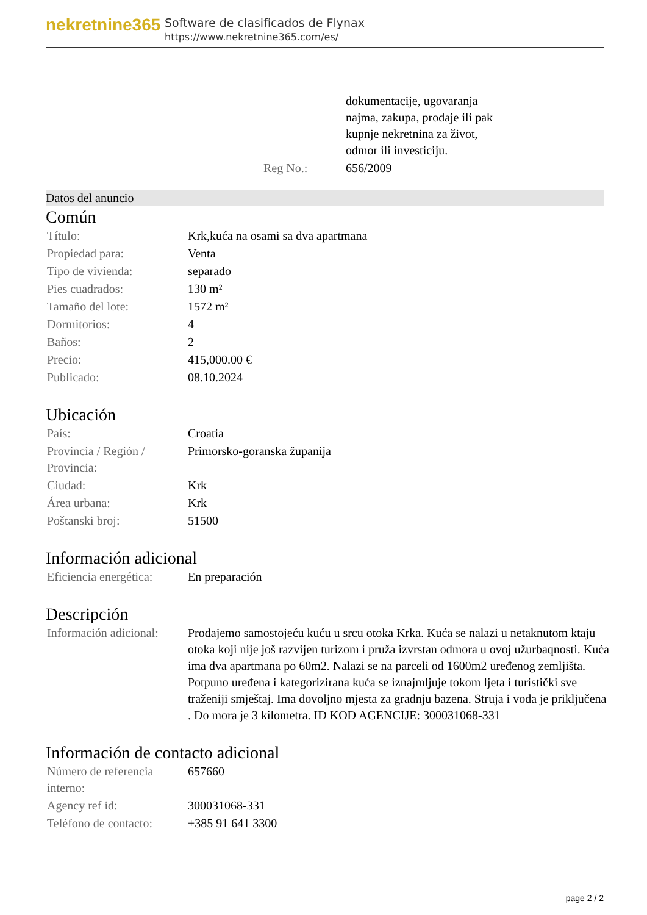nekretnine365
Software de clasificados de Flynax
https://www.nekretnine365.com/es/
| | dokumentacije, ugovaranja najma, zakupa, prodaje ili pak kupnje nekretnina za život, odmor ili investiciju. |
| Reg No.: | 656/2009 |
Datos del anuncio
Común
| Título: | Krk,kuća na osami sa dva apartmana |
| Propiedad para: | Venta |
| Tipo de vivienda: | separado |
| Pies cuadrados: | 130 m² |
| Tamaño del lote: | 1572 m² |
| Dormitorios: | 4 |
| Baños: | 2 |
| Precio: | 415,000.00 € |
| Publicado: | 08.10.2024 |
Ubicación
| País: | Croatia |
| Provincia / Región / Provincia: | Primorsko-goranska županija |
| Ciudad: | Krk |
| Área urbana: | Krk |
| Poštanski broj: | 51500 |
Información adicional
| Eficiencia energética: | En preparación |
Descripción
| Información adicional: | Prodajemo samostojeću kuću u srcu otoka Krka. Kuća se nalazi u netaknutom ktaju otoka koji nije još razvijen turizom i pruža izvrstan odmora u ovoj užurbaqnosti. Kuća ima dva apartmana po 60m2. Nalazi se na parceli od 1600m2 uređenog zemljišta. Potpuno uređena i kategorizirana kuća se iznajmljuje tokom ljeta i turistički sve traženiji smještaj. Ima dovoljno mjesta za gradnju bazena. Struja i voda je priključena . Do mora je 3 kilometra. ID KOD AGENCIJE: 300031068-331 |
Información de contacto adicional
| Número de referencia interno: | 657660 |
| Agency ref id: | 300031068-331 |
| Teléfono de contacto: | +385 91 641 3300 |
page 2 / 2